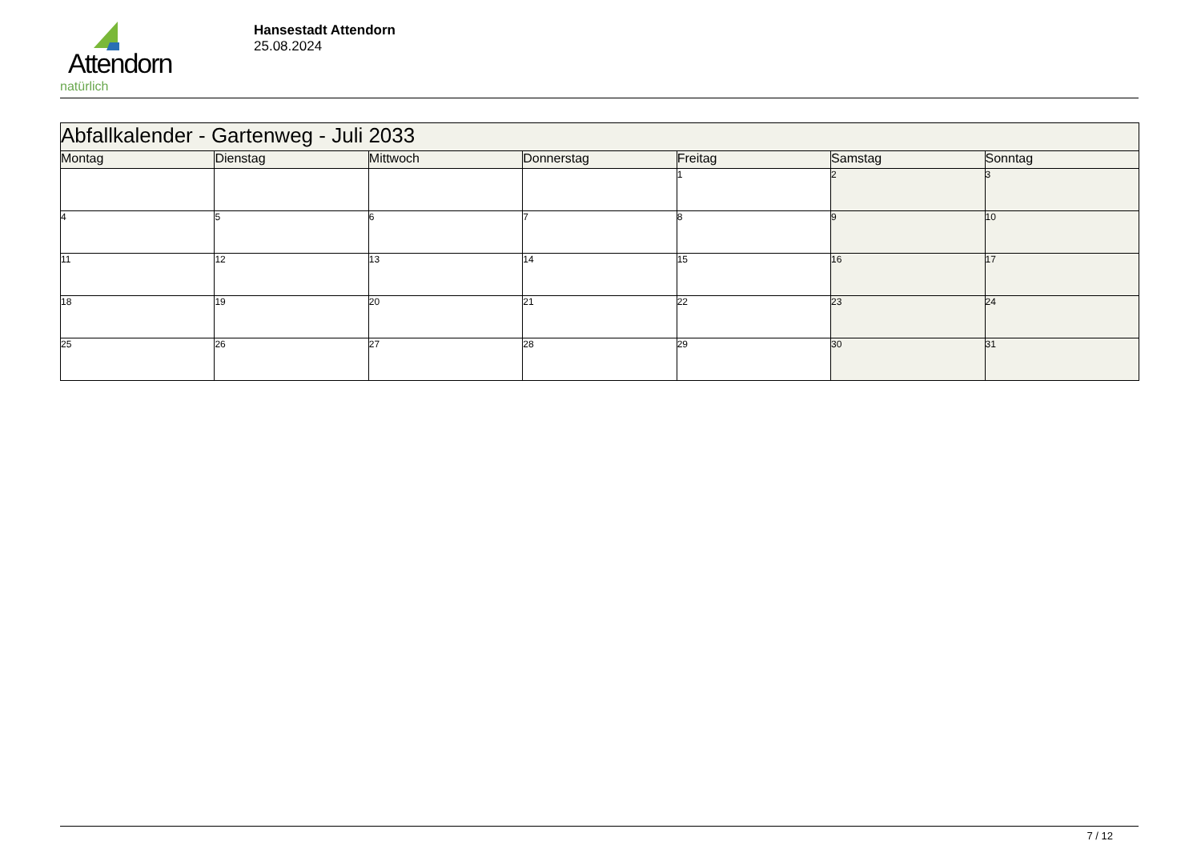Attendorn
natürlich
Hansestadt Attendorn
25.08.2024
| Abfallkalender - Gartenweg - Juli 2033 | | | | | | |
| Montag | Dienstag | Mittwoch | Donnerstag | Freitag | Samstag | Sonntag |
| | | | | 1 | 2 | 3 |
| 4 | 5 | 6 | 7 | 8 | 9 | 10 |
| 11 | 12 | 13 | 14 | 15 | 16 | 17 |
| 18 | 19 | 20 | 21 | 22 | 23 | 24 |
| 25 | 26 | 27 | 28 | 29 | 30 | 31 |
7 / 12